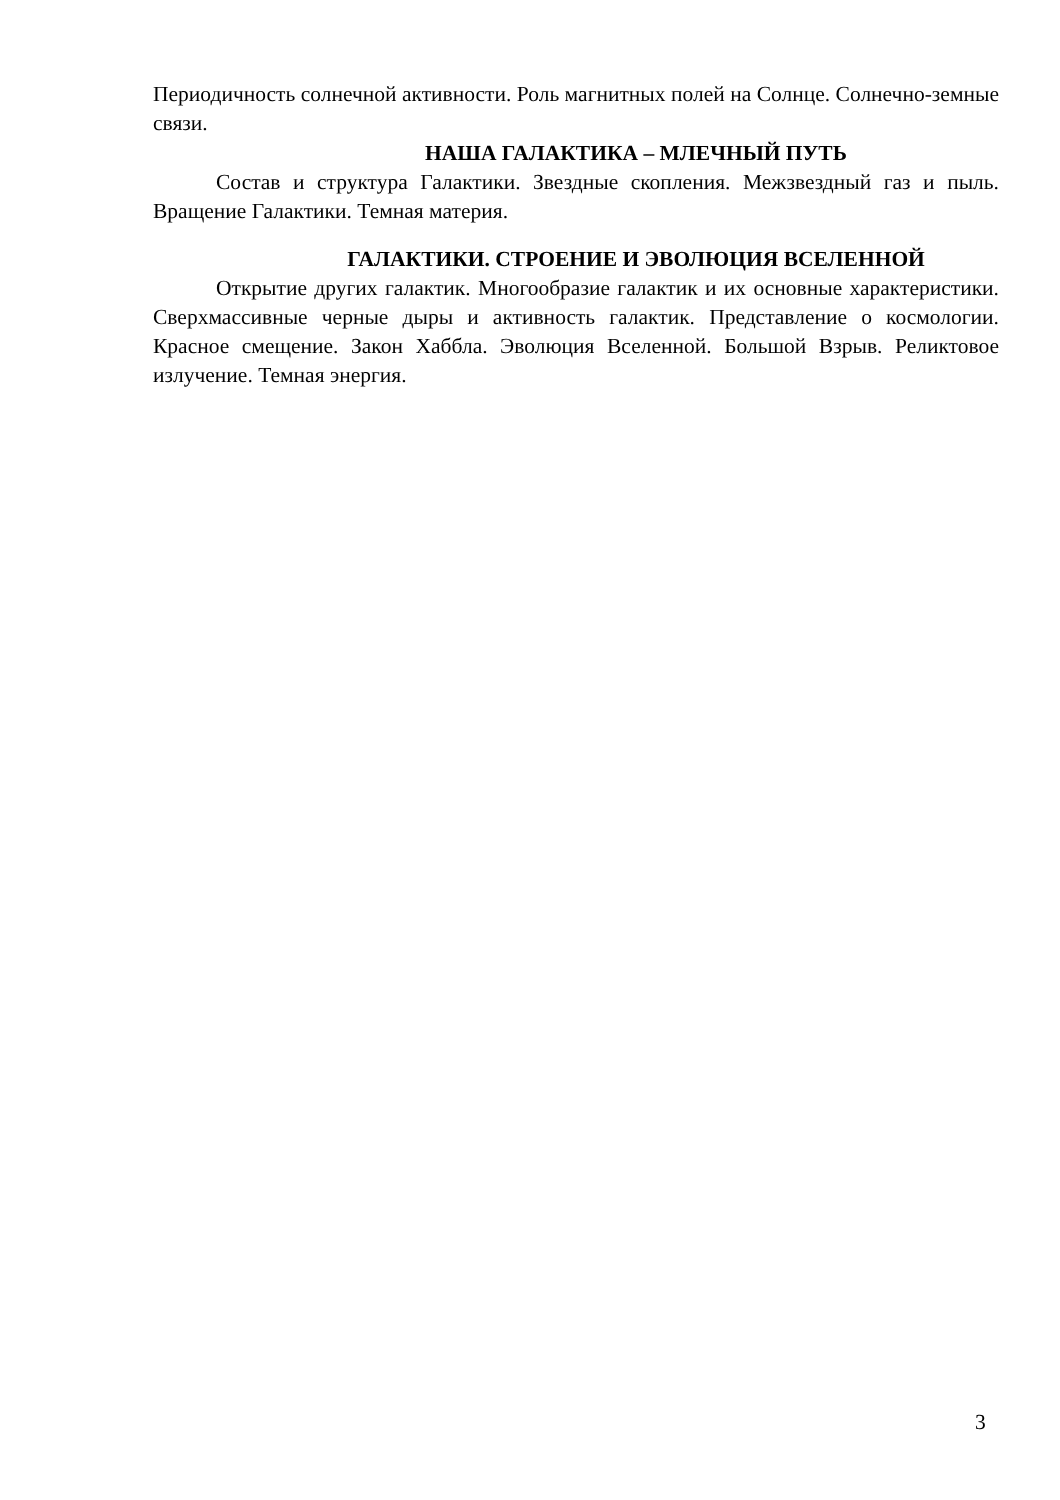Периодичность солнечной активности. Роль магнитных полей на Солнце. Солнечно-земные связи.
НАША ГАЛАКТИКА – МЛЕЧНЫЙ ПУТЬ
Состав и структура Галактики. Звездные скопления. Межзвездный газ и пыль. Вращение Галактики. Темная материя.
ГАЛАКТИКИ. СТРОЕНИЕ И ЭВОЛЮЦИЯ ВСЕЛЕННОЙ
Открытие других галактик. Многообразие галактик и их основные характеристики. Сверхмассивные черные дыры и активность галактик. Представление о космологии. Красное смещение. Закон Хаббла. Эволюция Вселенной. Большой Взрыв. Реликтовое излучение. Темная энергия.
3